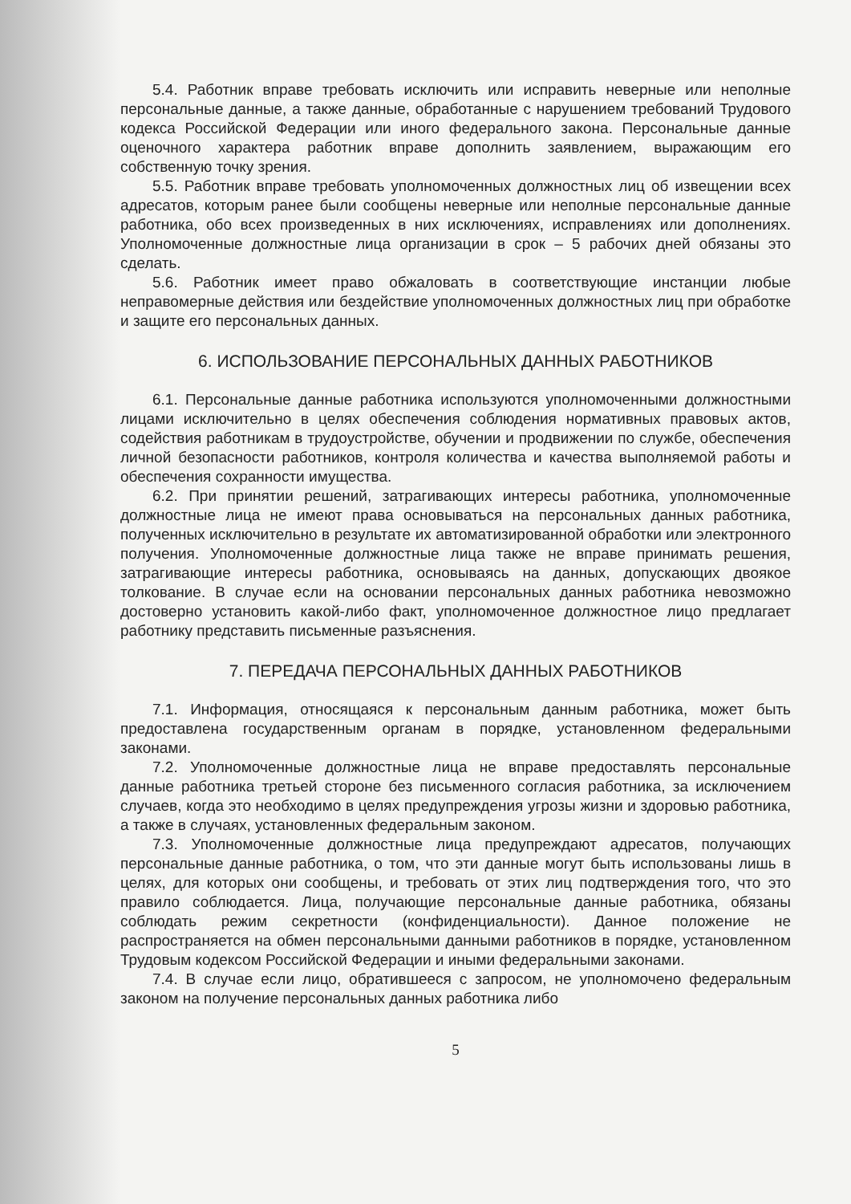5.4. Работник вправе требовать исключить или исправить неверные или неполные персональные данные, а также данные, обработанные с нарушением требований Трудового кодекса Российской Федерации или иного федерального закона. Персональные данные оценочного характера работник вправе дополнить заявлением, выражающим его собственную точку зрения.
5.5. Работник вправе требовать уполномоченных должностных лиц об извещении всех адресатов, которым ранее были сообщены неверные или неполные персональные данные работника, обо всех произведенных в них исключениях, исправлениях или дополнениях. Уполномоченные должностные лица организации в срок – 5 рабочих дней обязаны это сделать.
5.6. Работник имеет право обжаловать в соответствующие инстанции любые неправомерные действия или бездействие уполномоченных должностных лиц при обработке и защите его персональных данных.
6. ИСПОЛЬЗОВАНИЕ ПЕРСОНАЛЬНЫХ ДАННЫХ РАБОТНИКОВ
6.1. Персональные данные работника используются уполномоченными должностными лицами исключительно в целях обеспечения соблюдения нормативных правовых актов, содействия работникам в трудоустройстве, обучении и продвижении по службе, обеспечения личной безопасности работников, контроля количества и качества выполняемой работы и обеспечения сохранности имущества.
6.2. При принятии решений, затрагивающих интересы работника, уполномоченные должностные лица не имеют права основываться на персональных данных работника, полученных исключительно в результате их автоматизированной обработки или электронного получения. Уполномоченные должностные лица также не вправе принимать решения, затрагивающие интересы работника, основываясь на данных, допускающих двоякое толкование. В случае если на основании персональных данных работника невозможно достоверно установить какой-либо факт, уполномоченное должностное лицо предлагает работнику представить письменные разъяснения.
7. ПЕРЕДАЧА ПЕРСОНАЛЬНЫХ ДАННЫХ РАБОТНИКОВ
7.1. Информация, относящаяся к персональным данным работника, может быть предоставлена государственным органам в порядке, установленном федеральными законами.
7.2. Уполномоченные должностные лица не вправе предоставлять персональные данные работника третьей стороне без письменного согласия работника, за исключением случаев, когда это необходимо в целях предупреждения угрозы жизни и здоровью работника, а также в случаях, установленных федеральным законом.
7.3. Уполномоченные должностные лица предупреждают адресатов, получающих персональные данные работника, о том, что эти данные могут быть использованы лишь в целях, для которых они сообщены, и требовать от этих лиц подтверждения того, что это правило соблюдается. Лица, получающие персональные данные работника, обязаны соблюдать режим секретности (конфиденциальности). Данное положение не распространяется на обмен персональными данными работников в порядке, установленном Трудовым кодексом Российской Федерации и иными федеральными законами.
7.4. В случае если лицо, обратившееся с запросом, не уполномочено федеральным законом на получение персональных данных работника либо
5